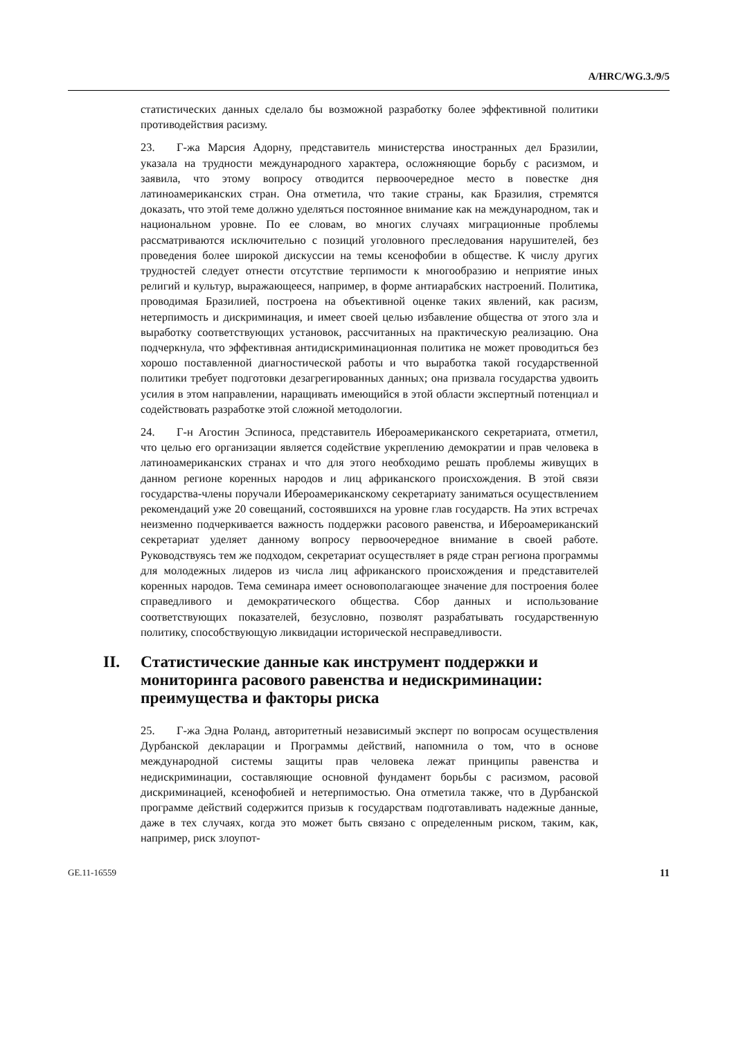A/HRC/WG.3./9/5
статистических данных сделало бы возможной разработку более эффективной политики противодействия расизму.
23. Г-жа Марсия Адорну, представитель министерства иностранных дел Бразилии, указала на трудности международного характера, осложняющие борьбу с расизмом, и заявила, что этому вопросу отводится первоочередное место в повестке дня латиноамериканских стран. Она отметила, что такие страны, как Бразилия, стремятся доказать, что этой теме должно уделяться постоянное внимание как на международном, так и национальном уровне. По ее словам, во многих случаях миграционные проблемы рассматриваются исключительно с позиций уголовного преследования нарушителей, без проведения более широкой дискуссии на темы ксенофобии в обществе. К числу других трудностей следует отнести отсутствие терпимости к многообразию и неприятие иных религий и культур, выражающееся, например, в форме антиарабских настроений. Политика, проводимая Бразилией, построена на объективной оценке таких явлений, как расизм, нетерпимость и дискриминация, и имеет своей целью избавление общества от этого зла и выработку соответствующих установок, рассчитанных на практическую реализацию. Она подчеркнула, что эффективная антидискриминационная политика не может проводиться без хорошо поставленной диагностической работы и что выработка такой государственной политики требует подготовки дезагрегированных данных; она призвала государства удвоить усилия в этом направлении, наращивать имеющийся в этой области экспертный потенциал и содействовать разработке этой сложной методологии.
24. Г-н Агостин Эспиноса, представитель Ибероамериканского секретариата, отметил, что целью его организации является содействие укреплению демократии и прав человека в латиноамериканских странах и что для этого необходимо решать проблемы живущих в данном регионе коренных народов и лиц африканского происхождения. В этой связи государства-члены поручали Ибероамериканскому секретариату заниматься осуществлением рекомендаций уже 20 совещаний, состоявшихся на уровне глав государств. На этих встречах неизменно подчеркивается важность поддержки расового равенства, и Ибероамериканский секретариат уделяет данному вопросу первоочередное внимание в своей работе. Руководствуясь тем же подходом, секретариат осуществляет в ряде стран региона программы для молодежных лидеров из числа лиц африканского происхождения и представителей коренных народов. Тема семинара имеет основополагающее значение для построения более справедливого и демократического общества. Сбор данных и использование соответствующих показателей, безусловно, позволят разрабатывать государственную политику, способствующую ликвидации исторической несправедливости.
II. Статистические данные как инструмент поддержки и мониторинга расового равенства и недискриминации: преимущества и факторы риска
25. Г-жа Эдна Роланд, авторитетный независимый эксперт по вопросам осуществления Дурбанской декларации и Программы действий, напомнила о том, что в основе международной системы защиты прав человека лежат принципы равенства и недискриминации, составляющие основной фундамент борьбы с расизмом, расовой дискриминацией, ксенофобией и нетерпимостью. Она отметила также, что в Дурбанской программе действий содержится призыв к государствам подготавливать надежные данные, даже в тех случаях, когда это может быть связано с определенным риском, таким, как, например, риск злоупот-
GE.11-16559 11